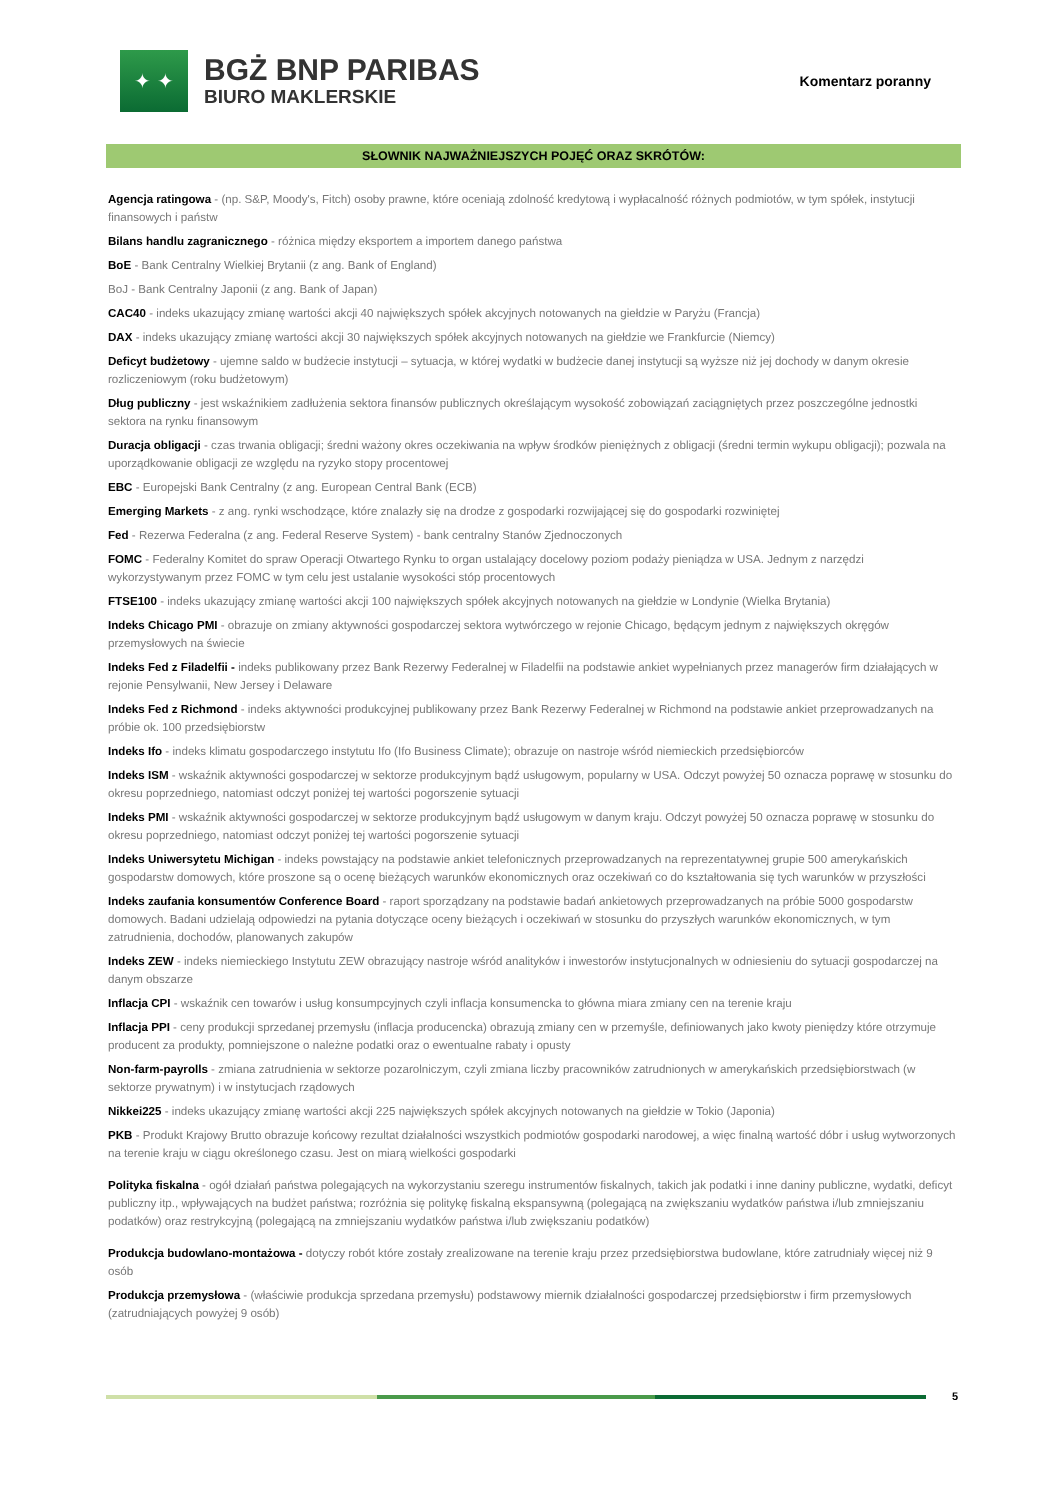✦ ✦
BGŻ BNP PARIBAS
BIURO MAKLERSKIE
Komentarz poranny
SŁOWNIK NAJWAŻNIEJSZYCH POJĘĆ ORAZ SKRÓTÓW:
Agencja ratingowa - (np. S&P, Moody's, Fitch) osoby prawne, które oceniają zdolność kredytową i wypłacalność różnych podmiotów, w tym spółek, instytucji finansowych i państw
Bilans handlu zagranicznego - różnica między eksportem a importem danego państwa
BoE - Bank Centralny Wielkiej Brytanii (z ang. Bank of England)
BoJ - Bank Centralny Japonii (z ang. Bank of Japan)
CAC40 - indeks ukazujący zmianę wartości akcji 40 największych spółek akcyjnych notowanych na giełdzie w Paryżu (Francja)
DAX - indeks ukazujący zmianę wartości akcji 30 największych spółek akcyjnych notowanych na giełdzie we Frankfurcie (Niemcy)
Deficyt budżetowy - ujemne saldo w budżecie instytucji – sytuacja, w której wydatki w budżecie danej instytucji są wyższe niż jej dochody w danym okresie rozliczeniowym (roku budżetowym)
Dług publiczny - jest wskaźnikiem zadłużenia sektora finansów publicznych określającym wysokość zobowiązań zaciągniętych przez poszczególne jednostki sektora na rynku finansowym
Duracja obligacji - czas trwania obligacji; średni ważony okres oczekiwania na wpływ środków pieniężnych z obligacji (średni termin wykupu obligacji); pozwala na uporządkowanie obligacji ze względu na ryzyko stopy procentowej
EBC - Europejski Bank Centralny (z ang. European Central Bank (ECB)
Emerging Markets - z ang. rynki wschodzące, które znalazły się na drodze z gospodarki rozwijającej się do gospodarki rozwiniętej
Fed - Rezerwa Federalna (z ang. Federal Reserve System) - bank centralny Stanów Zjednoczonych
FOMC - Federalny Komitet do spraw Operacji Otwartego Rynku to organ ustalający docelowy poziom podaży pieniądza w USA. Jednym z narzędzi wykorzystywanym przez FOMC w tym celu jest ustalanie wysokości stóp procentowych
FTSE100 - indeks ukazujący zmianę wartości akcji 100 największych spółek akcyjnych notowanych na giełdzie w Londynie (Wielka Brytania)
Indeks Chicago PMI - obrazuje on zmiany aktywności gospodarczej sektora wytwórczego w rejonie Chicago, będącym jednym z największych okręgów przemysłowych na świecie
Indeks Fed z Filadelfii - indeks publikowany przez Bank Rezerwy Federalnej w Filadelfii na podstawie ankiet wypełnianych przez managerów firm działających w rejonie Pensylwanii, New Jersey i Delaware
Indeks Fed z Richmond - indeks aktywności produkcyjnej publikowany przez Bank Rezerwy Federalnej w Richmond na podstawie ankiet przeprowadzanych na próbie ok. 100 przedsiębiorstw
Indeks Ifo - indeks klimatu gospodarczego instytutu Ifo (Ifo Business Climate); obrazuje on nastroje wśród niemieckich przedsiębiorców
Indeks ISM - wskaźnik aktywności gospodarczej w sektorze produkcyjnym bądź usługowym, popularny w USA. Odczyt powyżej 50 oznacza poprawę w stosunku do okresu poprzedniego, natomiast odczyt poniżej tej wartości pogorszenie sytuacji
Indeks PMI - wskaźnik aktywności gospodarczej w sektorze produkcyjnym bądź usługowym w danym kraju. Odczyt powyżej 50 oznacza poprawę w stosunku do okresu poprzedniego, natomiast odczyt poniżej tej wartości pogorszenie sytuacji
Indeks Uniwersytetu Michigan - indeks powstający na podstawie ankiet telefonicznych przeprowadzanych na reprezentatywnej grupie 500 amerykańskich gospodarstw domowych, które proszone są o ocenę bieżących warunków ekonomicznych oraz oczekiwań co do kształtowania się tych warunków w przyszłości
Indeks zaufania konsumentów Conference Board - raport sporządzany na podstawie badań ankietowych przeprowadzanych na próbie 5000 gospodarstw domowych. Badani udzielają odpowiedzi na pytania dotyczące oceny bieżących i oczekiwań w stosunku do przyszłych warunków ekonomicznych, w tym zatrudnienia, dochodów, planowanych zakupów
Indeks ZEW - indeks niemieckiego Instytutu ZEW obrazujący nastroje wśród analityków i inwestorów instytucjonalnych w odniesieniu do sytuacji gospodarczej na danym obszarze
Inflacja CPI - wskaźnik cen towarów i usług konsumpcyjnych czyli inflacja konsumencka to główna miara zmiany cen na terenie kraju
Inflacja PPI - ceny produkcji sprzedanej przemysłu (inflacja producencka) obrazują zmiany cen w przemyśle, definiowanych jako kwoty pieniędzy które otrzymuje producent za produkty, pomniejszone o należne podatki oraz o ewentualne rabaty i opusty
Non-farm-payrolls - zmiana zatrudnienia w sektorze pozarolniczym, czyli zmiana liczby pracowników zatrudnionych w amerykańskich przedsiębiorstwach (w sektorze prywatnym) i w instytucjach rządowych
Nikkei225 - indeks ukazujący zmianę wartości akcji 225 największych spółek akcyjnych notowanych na giełdzie w Tokio (Japonia)
PKB - Produkt Krajowy Brutto obrazuje końcowy rezultat działalności wszystkich podmiotów gospodarki narodowej, a więc finalną wartość dóbr i usług wytworzonych na terenie kraju w ciągu określonego czasu. Jest on miarą wielkości gospodarki
Polityka fiskalna - ogół działań państwa polegających na wykorzystaniu szeregu instrumentów fiskalnych, takich jak podatki i inne daniny publiczne, wydatki, deficyt publiczny itp., wpływających na budżet państwa; rozróżnia się politykę fiskalną ekspansywną (polegającą na zwiększaniu wydatków państwa i/lub zmniejszaniu podatków) oraz restrykcyjną (polegającą na zmniejszaniu wydatków państwa i/lub zwiększaniu podatków)
Produkcja budowlano-montażowa - dotyczy robót które zostały zrealizowane na terenie kraju przez przedsiębiorstwa budowlane, które zatrudniały więcej niż 9 osób
Produkcja przemysłowa - (właściwie produkcja sprzedana przemysłu) podstawowy miernik działalności gospodarczej przedsiębiorstw i firm przemysłowych (zatrudniających powyżej 9 osób)
5